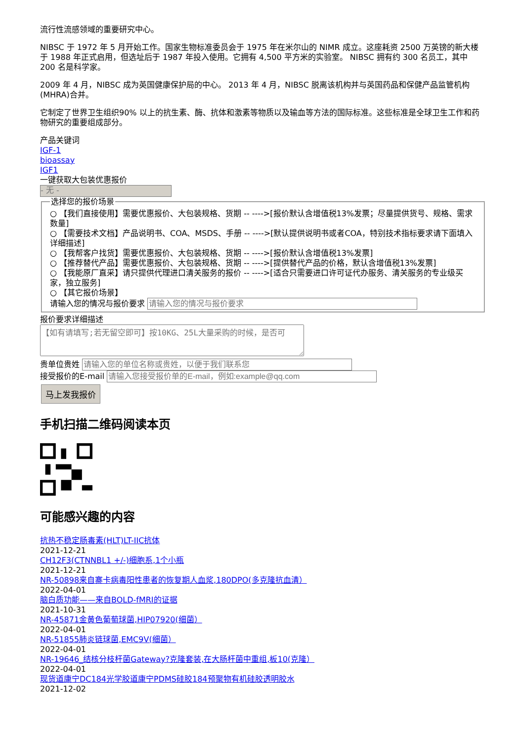流行性流感领域的重要研究中心。
NIBSC 于 1972 年 5 月开始工作。国家生物标准委员会于 1975 年在米尔山的 NIMR 成立。这座耗资 2500 万英镑的新大楼于 1988 年正式启用，但选址后于 1987 年投入使用。它拥有 4,500 平方米的实验室。 NIBSC 拥有约 300 名员工，其中 200 名是科学家。
2009 年 4 月，NIBSC 成为英国健康保护局的中心。 2013 年 4 月，NIBSC 脱离该机构并与英国药品和保健产品监管机构 (MHRA)合并。
它制定了世界卫生组织90% 以上的抗生素、酶、抗体和激素等物质以及输血等方法的国际标准。这些标准是全球卫生工作和药物研究的重要组成部分。
产品关键词
IGF-1
bioassay
IGF1
一键获取大包装优惠报价
- 无 -
选择您的报价场景
○ 【我们直接使用】需要优惠报价、大包装规格、货期 -- ---->[报价默认含增值税13%发票；尽量提供货号、规格、需求数量]
○ 【需要技术文档】产品说明书、COA、MSDS、手册 -- ---->[默认提供说明书或者COA，特别技术指标要求请下面填入详细描述]
○ 【我帮客户找货】需要优惠报价、大包装规格、货期 -- ---->[报价默认含增值税13%发票]
○ 【推荐替代产品】需要优惠报价、大包装规格、货期 -- ---->[提供替代产品的价格，默认含增值税13%发票]
○ 【我能原厂直采】请只提供代理进口清关服务的报价 -- ---->[适合只需要进口许可证代办服务、清关服务的专业级买家，独立服务]
○ 【其它报价场景】
请输入您的情况与报价要求
报价要求详细描述
贵单位贵姓
接受报价的E-mail
马上发我报价
手机扫描二维码阅读本页
可能感兴趣的内容
抗热不稳定肠毒素(HLT)LT-IIC抗体
2021-12-21
CH12F3(CTNNBL1 +/-)细胞系,1个小瓶
2021-12-21
NR-50898来自寨卡病毒阳性患者的恢复期人血浆,180DPO(多克隆抗血清）
2022-04-01
脑白质功能——来自BOLD-fMRI的证据
2021-10-31
NR-45871金黄色葡萄球菌,HIP07920(细菌）
2022-04-01
NR-51855肺炎链球菌,EMC9V(细菌）
2022-04-01
NR-19646_结核分枝杆菌Gateway?克隆套装,在大肠杆菌中重组,板10(克隆）
2022-04-01
现货道康宁DC184光学胶道康宁PDMS硅胶184预聚物有机硅胶透明胶水
2021-12-02